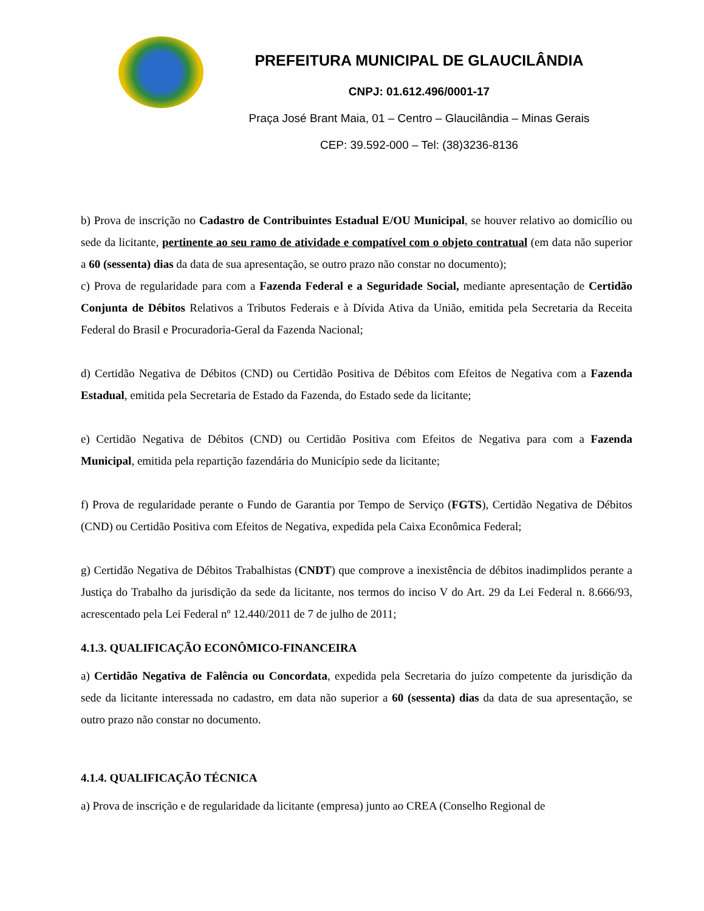PREFEITURA MUNICIPAL DE GLAUCILÂNDIA
CNPJ: 01.612.496/0001-17
Praça José Brant Maia, 01 – Centro – Glaucilândia – Minas Gerais
CEP: 39.592-000 – Tel: (38)3236-8136
b) Prova de inscrição no Cadastro de Contribuintes Estadual E/OU Municipal, se houver relativo ao domicílio ou sede da licitante, pertinente ao seu ramo de atividade e compatível com o objeto contratual (em data não superior a 60 (sessenta) dias da data de sua apresentação, se outro prazo não constar no documento);
c) Prova de regularidade para com a Fazenda Federal e a Seguridade Social, mediante apresentação de Certidão Conjunta de Débitos Relativos a Tributos Federais e à Dívida Ativa da União, emitida pela Secretaria da Receita Federal do Brasil e Procuradoria-Geral da Fazenda Nacional;
d) Certidão Negativa de Débitos (CND) ou Certidão Positiva de Débitos com Efeitos de Negativa com a Fazenda Estadual, emitida pela Secretaria de Estado da Fazenda, do Estado sede da licitante;
e) Certidão Negativa de Débitos (CND) ou Certidão Positiva com Efeitos de Negativa para com a Fazenda Municipal, emitida pela repartição fazendária do Município sede da licitante;
f) Prova de regularidade perante o Fundo de Garantia por Tempo de Serviço (FGTS), Certidão Negativa de Débitos (CND) ou Certidão Positiva com Efeitos de Negativa, expedida pela Caixa Econômica Federal;
g) Certidão Negativa de Débitos Trabalhistas (CNDT) que comprove a inexistência de débitos inadimplidos perante a Justiça do Trabalho da jurisdição da sede da licitante, nos termos do inciso V do Art. 29 da Lei Federal n. 8.666/93, acrescentado pela Lei Federal nº 12.440/2011 de 7 de julho de 2011;
4.1.3. QUALIFICAÇÃO ECONÔMICO-FINANCEIRA
a) Certidão Negativa de Falência ou Concordata, expedida pela Secretaria do juízo competente da jurisdição da sede da licitante interessada no cadastro, em data não superior a 60 (sessenta) dias da data de sua apresentação, se outro prazo não constar no documento.
4.1.4. QUALIFICAÇÃO TÉCNICA
a) Prova de inscrição e de regularidade da licitante (empresa) junto ao CREA (Conselho Regional de